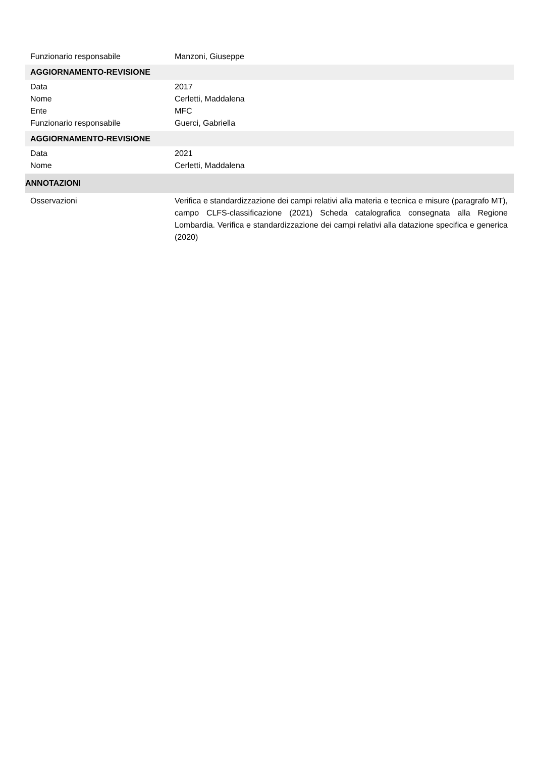Funzionario responsabile Manzoni, Giuseppe
AGGIORNAMENTO-REVISIONE
Data 2017
Nome Cerletti, Maddalena
Ente MFC
Funzionario responsabile Guerci, Gabriella
AGGIORNAMENTO-REVISIONE
Data 2021
Nome Cerletti, Maddalena
ANNOTAZIONI
Osservazioni Verifica e standardizzazione dei campi relativi alla materia e tecnica e misure (paragrafo MT), campo CLFS-classificazione (2021) Scheda catalografica consegnata alla Regione Lombardia. Verifica e standardizzazione dei campi relativi alla datazione specifica e generica (2020)